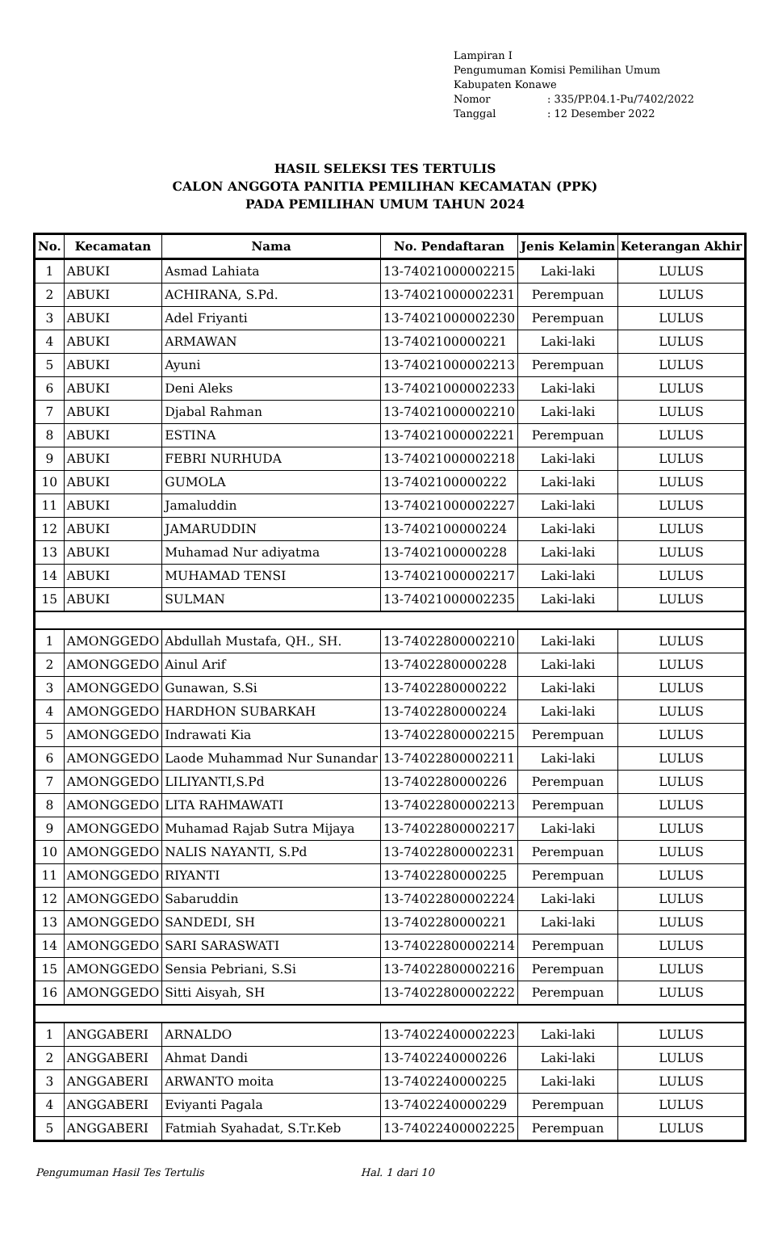Lampiran I
Pengumuman Komisi Pemilihan Umum
Kabupaten Konawe
Nomor: 335/PP.04.1-Pu/7402/2022
Tanggal: 12 Desember 2022
HASIL SELEKSI TES TERTULIS
CALON ANGGOTA PANITIA PEMILIHAN KECAMATAN (PPK)
PADA PEMILIHAN UMUM TAHUN 2024
| No. | Kecamatan | Nama | No. Pendaftaran | Jenis Kelamin | Keterangan Akhir |
| --- | --- | --- | --- | --- | --- |
| 1 | ABUKI | Asmad Lahiata | 13-74021000002215 | Laki-laki | LULUS |
| 2 | ABUKI | ACHIRANA, S.Pd. | 13-74021000002231 | Perempuan | LULUS |
| 3 | ABUKI | Adel Friyanti | 13-74021000002230 | Perempuan | LULUS |
| 4 | ABUKI | ARMAWAN | 13-7402100000221 | Laki-laki | LULUS |
| 5 | ABUKI | Ayuni | 13-74021000002213 | Perempuan | LULUS |
| 6 | ABUKI | Deni Aleks | 13-74021000002233 | Laki-laki | LULUS |
| 7 | ABUKI | Djabal Rahman | 13-74021000002210 | Laki-laki | LULUS |
| 8 | ABUKI | ESTINA | 13-74021000002221 | Perempuan | LULUS |
| 9 | ABUKI | FEBRI NURHUDA | 13-74021000002218 | Laki-laki | LULUS |
| 10 | ABUKI | GUMOLA | 13-7402100000222 | Laki-laki | LULUS |
| 11 | ABUKI | Jamaluddin | 13-74021000002227 | Laki-laki | LULUS |
| 12 | ABUKI | JAMARUDDIN | 13-7402100000224 | Laki-laki | LULUS |
| 13 | ABUKI | Muhamad Nur adiyatma | 13-7402100000228 | Laki-laki | LULUS |
| 14 | ABUKI | MUHAMAD TENSI | 13-74021000002217 | Laki-laki | LULUS |
| 15 | ABUKI | SULMAN | 13-74021000002235 | Laki-laki | LULUS |
| 1 | AMONGGEDO | Abdullah Mustafa, QH., SH. | 13-74022800002210 | Laki-laki | LULUS |
| 2 | AMONGGEDO | Ainul Arif | 13-7402280000228 | Laki-laki | LULUS |
| 3 | AMONGGEDO | Gunawan, S.Si | 13-7402280000222 | Laki-laki | LULUS |
| 4 | AMONGGEDO | HARDHON SUBARKAH | 13-7402280000224 | Laki-laki | LULUS |
| 5 | AMONGGEDO | Indrawati Kia | 13-74022800002215 | Perempuan | LULUS |
| 6 | AMONGGEDO | Laode Muhammad Nur Sunandar | 13-74022800002211 | Laki-laki | LULUS |
| 7 | AMONGGEDO | LILIYANTI,S.Pd | 13-7402280000226 | Perempuan | LULUS |
| 8 | AMONGGEDO | LITA RAHMAWATI | 13-74022800002213 | Perempuan | LULUS |
| 9 | AMONGGEDO | Muhamad Rajab Sutra Mijaya | 13-74022800002217 | Laki-laki | LULUS |
| 10 | AMONGGEDO | NALIS NAYANTI, S.Pd | 13-74022800002231 | Perempuan | LULUS |
| 11 | AMONGGEDO | RIYANTI | 13-7402280000225 | Perempuan | LULUS |
| 12 | AMONGGEDO | Sabaruddin | 13-74022800002224 | Laki-laki | LULUS |
| 13 | AMONGGEDO | SANDEDI, SH | 13-7402280000221 | Laki-laki | LULUS |
| 14 | AMONGGEDO | SARI SARASWATI | 13-74022800002214 | Perempuan | LULUS |
| 15 | AMONGGEDO | Sensia Pebriani, S.Si | 13-74022800002216 | Perempuan | LULUS |
| 16 | AMONGGEDO | Sitti Aisyah, SH | 13-74022800002222 | Perempuan | LULUS |
| 1 | ANGGABERI | ARNALDO | 13-74022400002223 | Laki-laki | LULUS |
| 2 | ANGGABERI | Ahmat Dandi | 13-7402240000226 | Laki-laki | LULUS |
| 3 | ANGGABERI | ARWANTO moita | 13-7402240000225 | Laki-laki | LULUS |
| 4 | ANGGABERI | Eviyanti Pagala | 13-7402240000229 | Perempuan | LULUS |
| 5 | ANGGABERI | Fatmiah Syahadat, S.Tr.Keb | 13-74022400002225 | Perempuan | LULUS |
Pengumuman Hasil Tes Tertulis Hal. 1 dari 10